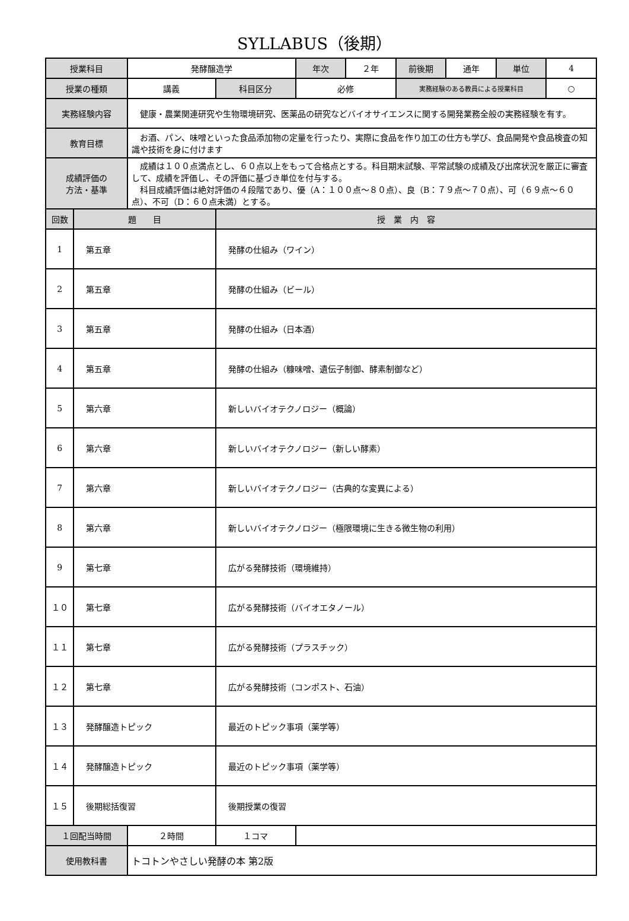SYLLABUS（後期）
| 授業科目 | | 発酵醸造学 | | 年次 | ２年 | 前後期 | 通年 | 単位 | 4 |
| 授業の種類 | | 講義 | 科目区分 | 必修 | | 実務経験のある教員による授業科目 | | | ○ |
| 実務経験内容 | | 健康・農業関連研究や生物環境研究、医薬品の研究などバイオサイエンスに関する開発業務全般の実務経験を有す。 | | | | | | | |
| 教育目標 | | お酒、パン、味噌といった食品添加物の定量を行ったり、実際に食品を作り加工の仕方も学び、食品開発や食品検査の知識や技術を身に付けます | | | | | | | |
| 成績評価の 方法・基準 | | 成績は１００点満点とし、６０点以上をもって合格点とする。科目期末試験、平常試験の成績及び出席状況を厳正に審査して、成績を評価し、その評価に基づき単位を付与する。 科目成績評価は絶対評価の４段階であり、優（A：１００点～８０点）、良（B：７９点～７０点）、可（６９点～６０点）、不可（D：６０点未満）とする。 | | | | | | | |
| 回数 | 題 目 | | 授 業 内 容 | | | | | | |
| 1 | 第五章 | | 発酵の仕組み（ワイン） | | | | | | |
| 2 | 第五章 | | 発酵の仕組み（ビール） | | | | | | |
| 3 | 第五章 | | 発酵の仕組み（日本酒） | | | | | | |
| 4 | 第五章 | | 発酵の仕組み（糠味噌、遺伝子制御、酵素制御など） | | | | | | |
| 5 | 第六章 | | 新しいバイオテクノロジー（概論） | | | | | | |
| 6 | 第六章 | | 新しいバイオテクノロジー（新しい酵素） | | | | | | |
| 7 | 第六章 | | 新しいバイオテクノロジー（古典的な変異による） | | | | | | |
| 8 | 第六章 | | 新しいバイオテクノロジー（極限環境に生きる微生物の利用） | | | | | | |
| 9 | 第七章 | | 広がる発酵技術（環境維持） | | | | | | |
| １０ | 第七章 | | 広がる発酵技術（バイオエタノール） | | | | | | |
| １１ | 第七章 | | 広がる発酵技術（プラスチック） | | | | | | |
| １２ | 第七章 | | 広がる発酵技術（コンポスト、石油） | | | | | | |
| １３ | 発酵醸造トピック | | 最近のトピック事項（薬学等） | | | | | | |
| １４ | 発酵醸造トピック | | 最近のトピック事項（薬学等） | | | | | | |
| １５ | 後期総括復習 | | 後期授業の復習 | | | | | | |
| １回配当時間 | | ２時間 | １コマ | | | | | | |
| 使用教科書 | | トコトンやさしい発酵の本 第2版 | | | | | | | |